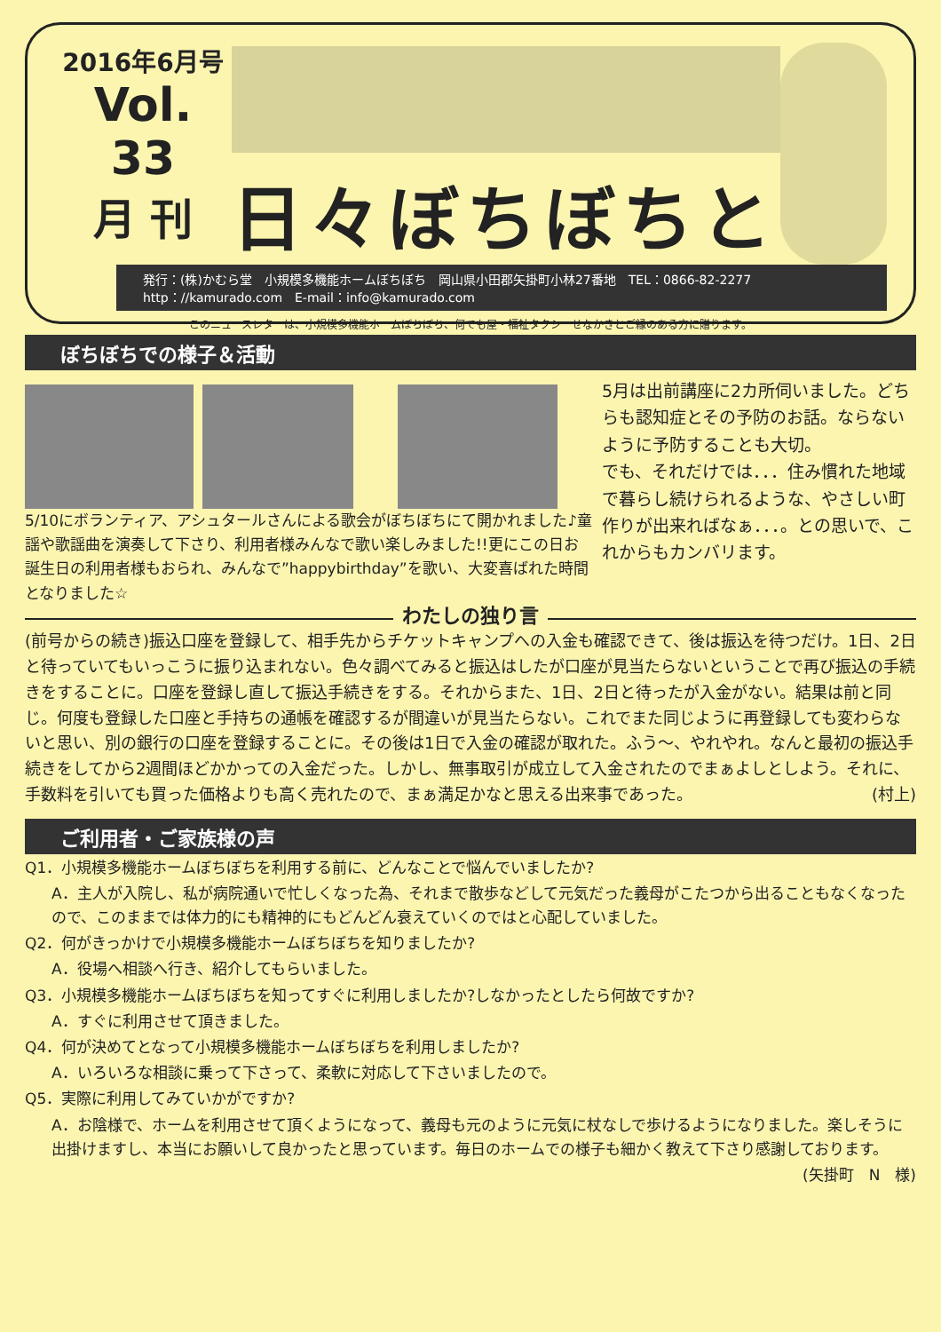2016年6月号
Vol. 33
月 刊
日々ぼちぼちと
発行：(株)かむら堂　小規模多機能ホームぼちぼち　岡山県小田郡矢掛町小林27番地　TEL：0866-82-2277
http：//kamurado.com　E-mail：info@kamurado.com
このニュースレターは、小規模多機能ホームぼちぼち、何でも屋・福祉タクシーせなかきとご縁のある方に贈ります。
ぼちぼちでの様子＆活動
5/10にボランティア、アシュタールさんによる歌会がぼちぼちにて開かれました♪童謡や歌謡曲を演奏して下さり、利用者様みんなで歌い楽しみました!!更にこの日お誕生日の利用者様もおられ、みんなで”happybirthday”を歌い、大変喜ばれた時間となりました☆
5月は出前講座に2カ所伺いました。どちらも認知症とその予防のお話。ならないように予防することも大切。
でも、それだけでは．．．住み慣れた地域で暮らし続けられるような、やさしい町作りが出来ればなぁ．．．。との思いで、これからもカンバリます。
わたしの独り言
(前号からの続き)振込口座を登録して、相手先からチケットキャンプへの入金も確認できて、後は振込を待つだけ。1日、2日と待っていてもいっこうに振り込まれない。色々調べてみると振込はしたが口座が見当たらないということで再び振込の手続きをすることに。口座を登録し直して振込手続きをする。それからまた、1日、2日と待ったが入金がない。結果は前と同じ。何度も登録した口座と手持ちの通帳を確認するが間違いが見当たらない。これでまた同じように再登録しても変わらないと思い、別の銀行の口座を登録することに。その後は1日で入金の確認が取れた。ふう～、やれやれ。なんと最初の振込手続きをしてから2週間ほどかかっての入金だった。しかし、無事取引が成立して入金されたのでまぁよしとしよう。それに、手数料を引いても買った価格よりも高く売れたので、まぁ満足かなと思える出来事であった。 (村上)
ご利用者・ご家族様の声
Q1．小規模多機能ホームぼちぼちを利用する前に、どんなことで悩んでいましたか?
A．主人が入院し、私が病院通いで忙しくなった為、それまで散歩などして元気だった義母がこたつから出ることもなくなったので、このままでは体力的にも精神的にもどんどん衰えていくのではと心配していました。
Q2．何がきっかけで小規模多機能ホームぼちぼちを知りましたか?
A．役場へ相談へ行き、紹介してもらいました。
Q3．小規模多機能ホームぼちぼちを知ってすぐに利用しましたか?しなかったとしたら何故ですか?
A．すぐに利用させて頂きました。
Q4．何が決めてとなって小規模多機能ホームぼちぼちを利用しましたか?
A．いろいろな相談に乗って下さって、柔軟に対応して下さいましたので。
Q5．実際に利用してみていかがですか?
A．お陰様で、ホームを利用させて頂くようになって、義母も元のように元気に杖なしで歩けるようになりました。楽しそうに出掛けますし、本当にお願いして良かったと思っています。毎日のホームでの様子も細かく教えて下さり感謝しております。
(矢掛町　N　様)